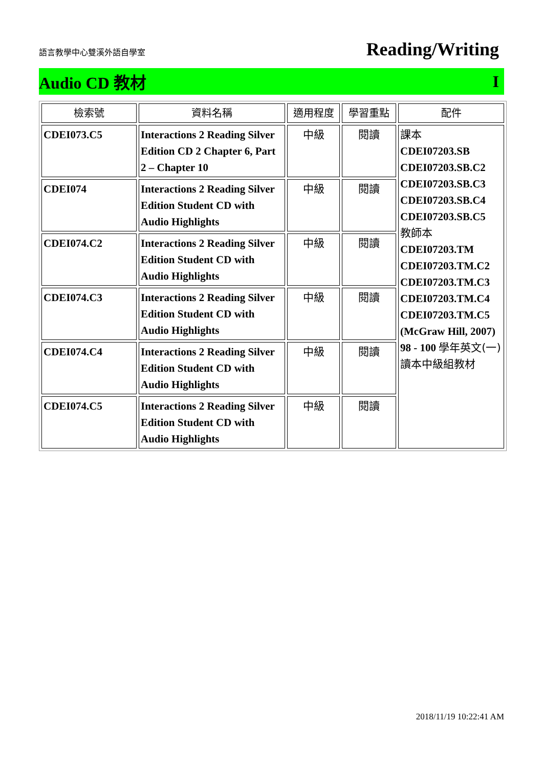語言教學中心雙溪外語自學室 Reading/Writing
Audio CD 教材 I
| 檢索號 | 資料名稱 | 適用程度 | 學習重點 | 配件 |
| --- | --- | --- | --- | --- |
| CDEI073.C5 | Interactions 2 Reading Silver Edition CD 2 Chapter 6, Part 2 – Chapter 10 | 中級 | 閱讀 | 課本 CDEI07203.SB CDEI07203.SB.C2 CDEI07203.SB.C3 CDEI07203.SB.C4 CDEI07203.SB.C5 教師本 CDEI07203.TM CDEI07203.TM.C2 CDEI07203.TM.C3 CDEI07203.TM.C4 CDEI07203.TM.C5 (McGraw Hill, 2007) 98 - 100 學年英文(一)讀本中級組教材 |
| CDEI074 | Interactions 2 Reading Silver Edition Student CD with Audio Highlights | 中級 | 閱讀 | |
| CDEI074.C2 | Interactions 2 Reading Silver Edition Student CD with Audio Highlights | 中級 | 閱讀 | |
| CDEI074.C3 | Interactions 2 Reading Silver Edition Student CD with Audio Highlights | 中級 | 閱讀 | |
| CDEI074.C4 | Interactions 2 Reading Silver Edition Student CD with Audio Highlights | 中級 | 閱讀 | |
| CDEI074.C5 | Interactions 2 Reading Silver Edition Student CD with Audio Highlights | 中級 | 閱讀 | |
2018/11/19 10:22:41 AM